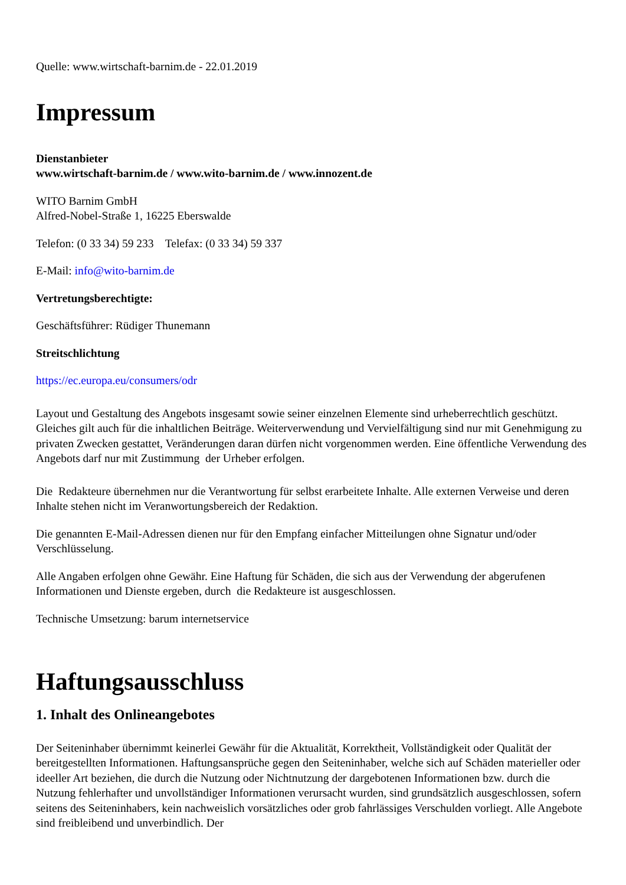Quelle: www.wirtschaft-barnim.de - 22.01.2019
Impressum
Dienstanbieter
www.wirtschaft-barnim.de / www.wito-barnim.de / www.innozent.de
WITO Barnim GmbH
Alfred-Nobel-Straße 1, 16225 Eberswalde
Telefon: (0 33 34) 59 233 Telefax: (0 33 34) 59 337
E-Mail: info@wito-barnim.de
Vertretungsberechtigte:
Geschäftsführer: Rüdiger Thunemann
Streitschlichtung
https://ec.europa.eu/consumers/odr
Layout und Gestaltung des Angebots insgesamt sowie seiner einzelnen Elemente sind urheberrechtlich geschützt. Gleiches gilt auch für die inhaltlichen Beiträge. Weiterverwendung und Vervielfältigung sind nur mit Genehmigung zu privaten Zwecken gestattet, Veränderungen daran dürfen nicht vorgenommen werden. Eine öffentliche Verwendung des Angebots darf nur mit Zustimmung der Urheber erfolgen.
Die Redakteure übernehmen nur die Verantwortung für selbst erarbeitete Inhalte. Alle externen Verweise und deren Inhalte stehen nicht im Veranwortungsbereich der Redaktion.
Die genannten E-Mail-Adressen dienen nur für den Empfang einfacher Mitteilungen ohne Signatur und/oder Verschlüsselung.
Alle Angaben erfolgen ohne Gewähr. Eine Haftung für Schäden, die sich aus der Verwendung der abgerufenen Informationen und Dienste ergeben, durch die Redakteure ist ausgeschlossen.
Technische Umsetzung: barum internetservice
Haftungsausschluss
1. Inhalt des Onlineangebotes
Der Seiteninhaber übernimmt keinerlei Gewähr für die Aktualität, Korrektheit, Vollständigkeit oder Qualität der bereitgestellten Informationen. Haftungsansprüche gegen den Seiteninhaber, welche sich auf Schäden materieller oder ideeller Art beziehen, die durch die Nutzung oder Nichtnutzung der dargebotenen Informationen bzw. durch die Nutzung fehlerhafter und unvollständiger Informationen verursacht wurden, sind grundsätzlich ausgeschlossen, sofern seitens des Seiteninhabers, kein nachweislich vorsätzliches oder grob fahrlässiges Verschulden vorliegt. Alle Angebote sind freibleibend und unverbindlich. Der